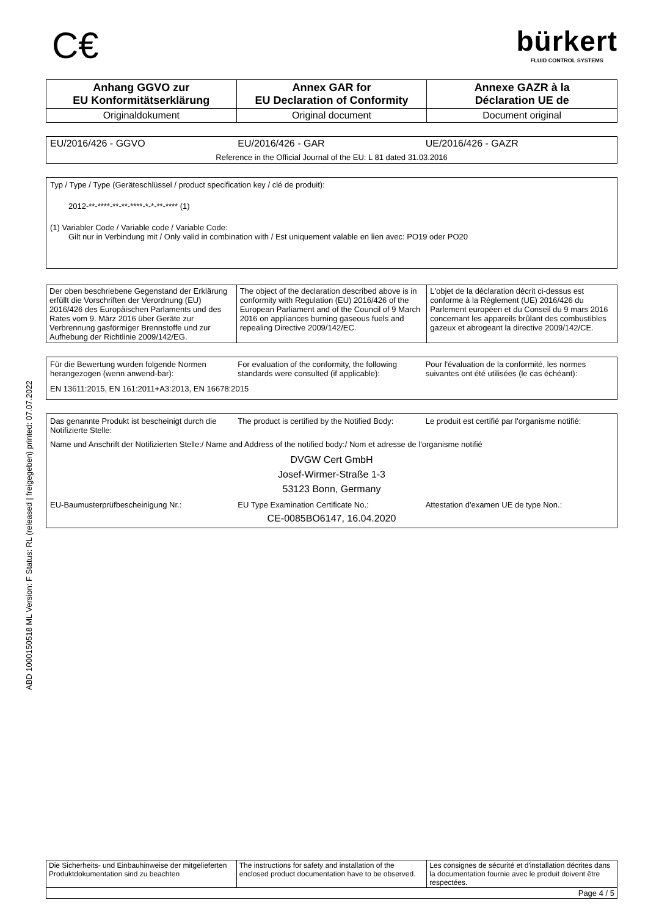ABD 1000150518 ML Version: F Status: RL (released | freigegeben) printed: 07.07.2022
C€
bürkert
FLUID CONTROL SYSTEMS
| Anhang GGVO zur EU Konformitätserklärung | Annex GAR for EU Declaration of Conformity | Annexe GAZR à la Déclaration UE de |
| Originaldokument | Original document | Document original |
EU/2016/426 - GGVO EU/2016/426 - GAR UE/2016/426 - GAZR
Reference in the Official Journal of the EU: L 81 dated 31.03.2016
Typ / Type / Type (Geräteschlüssel / product specification key / clé de produit):
2012-**-****-**-**-****-*-*-**-**** (1)
(1) Variabler Code / Variable code / Variable Code:
Gilt nur in Verbindung mit / Only valid in combination with / Est uniquement valable en lien avec: PO19 oder PO20
| Der oben beschriebene Gegenstand der Erklärung erfüllt die Vorschriften der Verordnung (EU) 2016/426 des Europäischen Parlaments und des Rates vom 9. März 2016 über Geräte zur Verbrennung gasförmiger Brennstoffe und zur Aufhebung der Richtlinie 2009/142/EG. | The object of the declaration described above is in conformity with Regulation (EU) 2016/426 of the European Parliament and of the Council of 9 March 2016 on appliances burning gaseous fuels and repealing Directive 2009/142/EC. | L'objet de la déclaration décrit ci-dessus est conforme à la Règlement (UE) 2016/426 du Parlement européen et du Conseil du 9 mars 2016 concernant les appareils brûlant des combustibles gazeux et abrogeant la directive 2009/142/CE. |
Für die Bewertung wurden folgende Normen herangezogen (wenn anwend-bar):
For evaluation of the conformity, the following standards were consulted (if applicable):
Pour l'évaluation de la conformité, les normes suivantes ont été utilisées (le cas échéant):
EN 13611:2015, EN 161:2011+A3:2013, EN 16678:2015
Das genannte Produkt ist bescheinigt durch die Notifizierte Stelle:
The product is certified by the Notified Body:
Le produit est certifié par l'organisme notifié:
Name und Anschrift der Notifizierten Stelle:/ Name and Address of the notified body:/ Nom et adresse de l'organisme notifié
DVGW Cert GmbH
Josef-Wirmer-Straße 1-3
53123 Bonn, Germany
EU-Baumusterprüfbescheinigung Nr.:
EU Type Examination Certificate No.:
Attestation d'examen UE de type Non.:
CE-0085BO6147, 16.04.2020
| Die Sicherheits- und Einbauhinweise der mitgelieferten Produktdokumentation sind zu beachten | The instructions for safety and installation of the enclosed product documentation have to be observed. | Les consignes de sécurité et d'installation décrites dans la documentation fournie avec le produit doivent être respectées. |
| Page 4 / 5 | | |